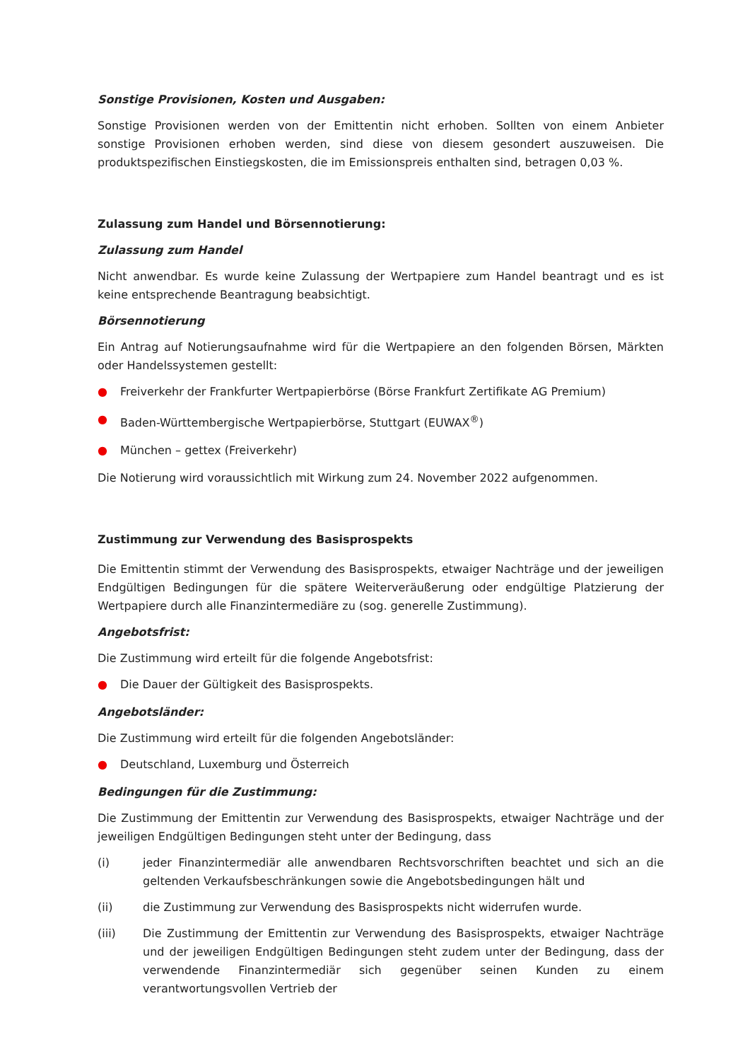Sonstige Provisionen, Kosten und Ausgaben:
Sonstige Provisionen werden von der Emittentin nicht erhoben. Sollten von einem Anbieter sonstige Provisionen erhoben werden, sind diese von diesem gesondert auszuweisen. Die produktspezifischen Einstiegskosten, die im Emissionspreis enthalten sind, betragen 0,03 %.
Zulassung zum Handel und Börsennotierung:
Zulassung zum Handel
Nicht anwendbar. Es wurde keine Zulassung der Wertpapiere zum Handel beantragt und es ist keine entsprechende Beantragung beabsichtigt.
Börsennotierung
Ein Antrag auf Notierungsaufnahme wird für die Wertpapiere an den folgenden Börsen, Märkten oder Handelssystemen gestellt:
● Freiverkehr der Frankfurter Wertpapierbörse (Börse Frankfurt Zertifikate AG Premium)
● Baden-Württembergische Wertpapierbörse, Stuttgart (EUWAX<sup>®</sup>)
● München – gettex (Freiverkehr)
Die Notierung wird voraussichtlich mit Wirkung zum 24. November 2022 aufgenommen.
Zustimmung zur Verwendung des Basisprospekts
Die Emittentin stimmt der Verwendung des Basisprospekts, etwaiger Nachträge und der jeweiligen Endgültigen Bedingungen für die spätere Weiterveräußerung oder endgültige Platzierung der Wertpapiere durch alle Finanzintermediäre zu (sog. generelle Zustimmung).
Angebotsfrist:
Die Zustimmung wird erteilt für die folgende Angebotsfrist:
● Die Dauer der Gültigkeit des Basisprospekts.
Angebotsländer:
Die Zustimmung wird erteilt für die folgenden Angebotsländer:
● Deutschland, Luxemburg und Österreich
Bedingungen für die Zustimmung:
Die Zustimmung der Emittentin zur Verwendung des Basisprospekts, etwaiger Nachträge und der jeweiligen Endgültigen Bedingungen steht unter der Bedingung, dass
(i) jeder Finanzintermediär alle anwendbaren Rechtsvorschriften beachtet und sich an die geltenden Verkaufsbeschränkungen sowie die Angebotsbedingungen hält und
(ii) die Zustimmung zur Verwendung des Basisprospekts nicht widerrufen wurde.
(iii) Die Zustimmung der Emittentin zur Verwendung des Basisprospekts, etwaiger Nachträge und der jeweiligen Endgültigen Bedingungen steht zudem unter der Bedingung, dass der verwendende Finanzintermediär sich gegenüber seinen Kunden zu einem verantwortungsvollen Vertrieb der